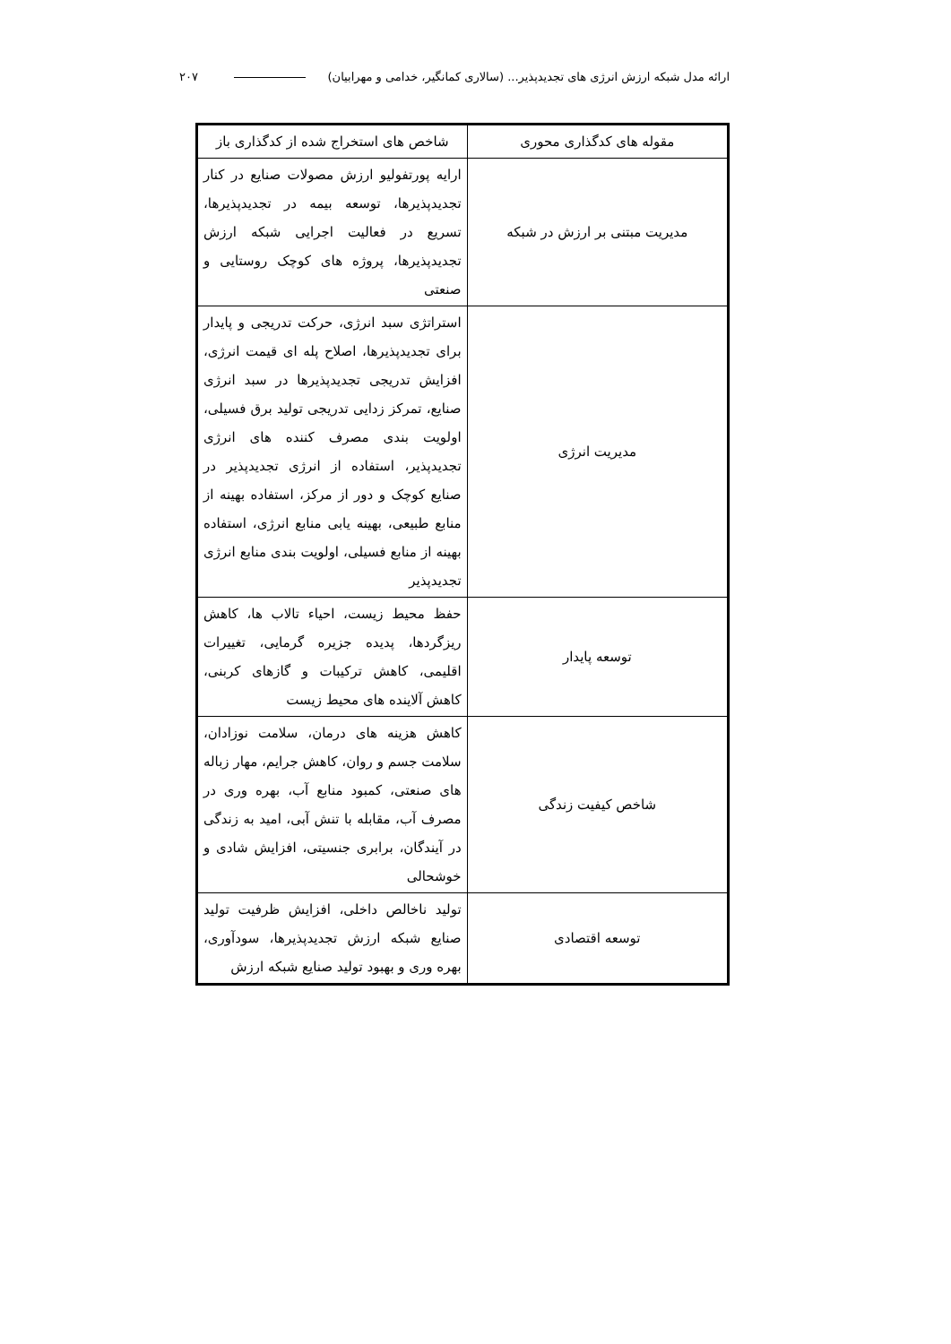ارائه مدل شبکه ارزش انرژی های تجدیدپذیر... (سالاری کمانگیر، خدامی و مهرابیان) ۲۰۷
| مقوله های کدگذاری محوری | شاخص های استخراج شده از کدگذاری باز |
| --- | --- |
| مدیریت مبتنی بر ارزش در شبکه | ارایه پورتفولیو ارزش مصولات صنایع در کنار تجدیدپذیرها، توسعه بیمه در تجدیدپذیرها، تسریع در فعالیت اجرایی شبکه ارزش تجدیدپذیرها، پروژه های کوچک روستایی و صنعتی |
| مدیریت انرژی | استراتژی سبد انرژی، حرکت تدریجی و پایدار برای تجدیدپذیرها، اصلاح پله ای قیمت انرژی، افزایش تدریجی تجدیدپذیرها در سبد انرژی صنایع، تمرکز زدایی تدریجی تولید برق فسیلی، اولویت بندی مصرف کننده های انرژی تجدیدپذیر، استفاده از انرژی تجدیدپذیر در صنایع کوچک و دور از مرکز، استفاده بهینه از منابع طبیعی، بهینه یابی منابع انرژی، استفاده بهینه از منابع فسیلی، اولویت بندی منابع انرژی تجدیدپذیر |
| توسعه پایدار | حفظ محیط زیست، احیاء تالاب ها، کاهش ریزگردها، پدیده جزیره گرمایی، تغییرات اقلیمی، کاهش ترکیبات و گازهای کربنی، کاهش آلاینده های محیط زیست |
| شاخص کیفیت زندگی | کاهش هزینه های درمان، سلامت نوزادان، سلامت جسم و روان، کاهش جرایم، مهار زباله های صنعتی، کمبود منابع آب، بهره وری در مصرف آب، مقابله با تنش آبی، امید به زندگی در آیندگان، برابری جنسیتی، افزایش شادی و خوشحالی |
| توسعه اقتصادی | تولید ناخالص داخلی، افزایش ظرفیت تولید صنایع شبکه ارزش تجدیدپذیرها، سودآوری، بهره وری و بهبود تولید صنایع شبکه ارزش |